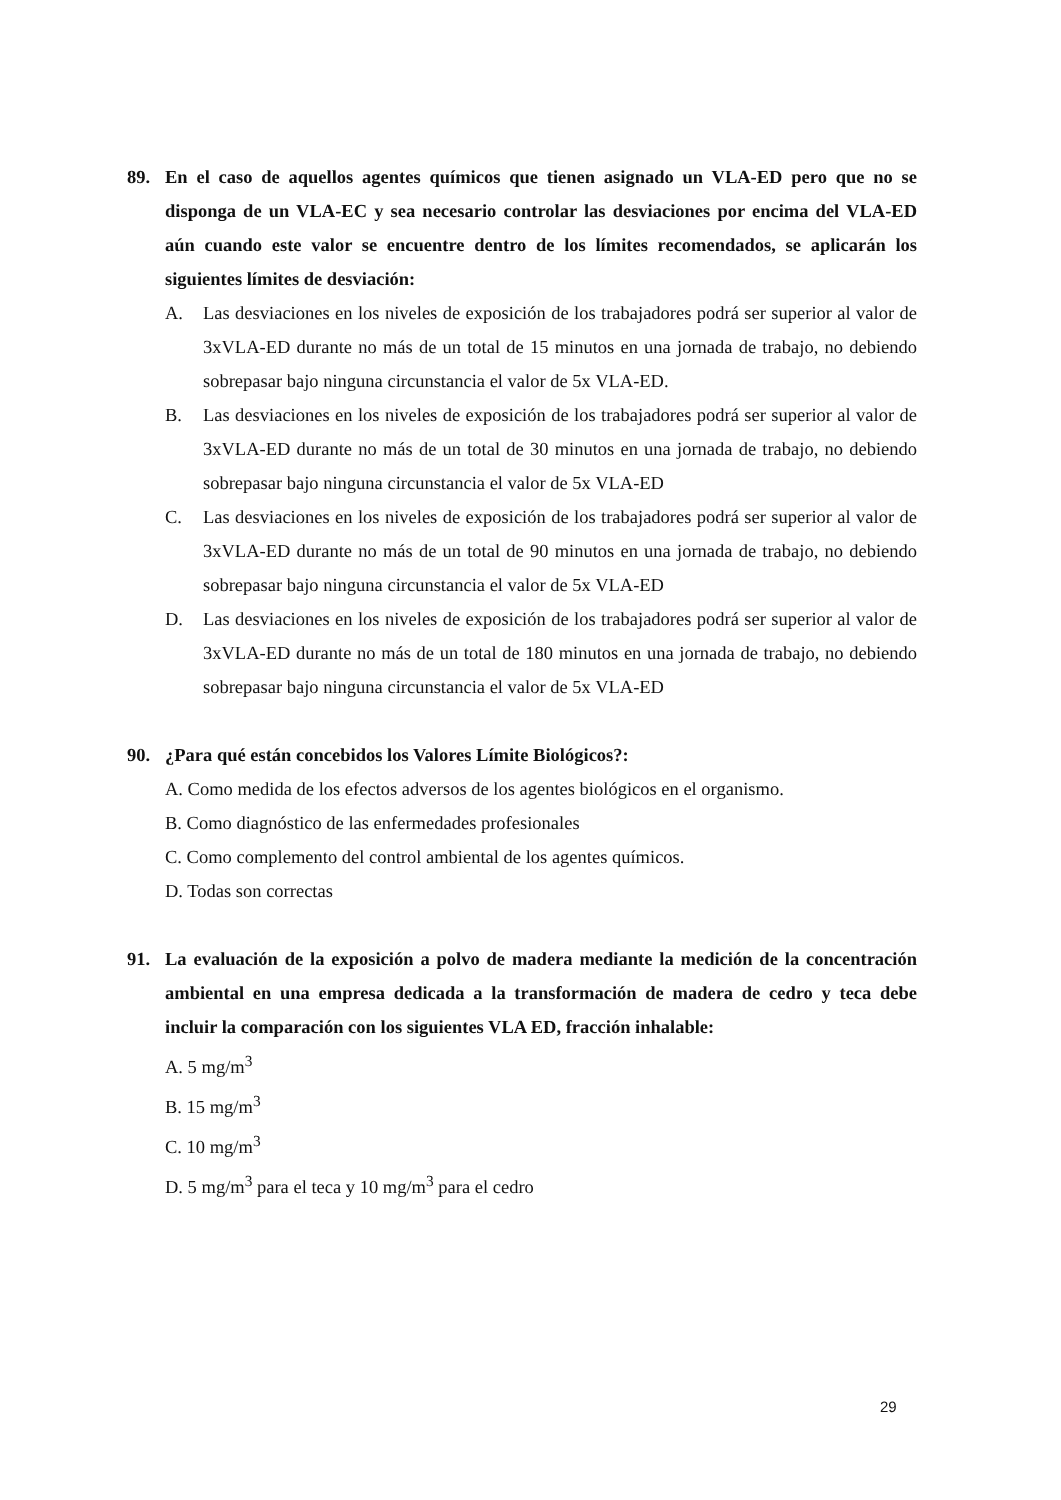89. En el caso de aquellos agentes químicos que tienen asignado un VLA-ED pero que no se disponga de un VLA-EC y sea necesario controlar las desviaciones por encima del VLA-ED aún cuando este valor se encuentre dentro de los límites recomendados, se aplicarán los siguientes límites de desviación:
A. Las desviaciones en los niveles de exposición de los trabajadores podrá ser superior al valor de 3xVLA-ED durante no más de un total de 15 minutos en una jornada de trabajo, no debiendo sobrepasar bajo ninguna circunstancia el valor de 5x VLA-ED.
B. Las desviaciones en los niveles de exposición de los trabajadores podrá ser superior al valor de 3xVLA-ED durante no más de un total de 30 minutos en una jornada de trabajo, no debiendo sobrepasar bajo ninguna circunstancia el valor de 5x VLA-ED
C. Las desviaciones en los niveles de exposición de los trabajadores podrá ser superior al valor de 3xVLA-ED durante no más de un total de 90 minutos en una jornada de trabajo, no debiendo sobrepasar bajo ninguna circunstancia el valor de 5x VLA-ED
D. Las desviaciones en los niveles de exposición de los trabajadores podrá ser superior al valor de 3xVLA-ED durante no más de un total de 180 minutos en una jornada de trabajo, no debiendo sobrepasar bajo ninguna circunstancia el valor de 5x VLA-ED
90. ¿Para qué están concebidos los Valores Límite Biológicos?:
A. Como medida de los efectos adversos de los agentes biológicos en el organismo.
B. Como diagnóstico de las enfermedades profesionales
C. Como complemento del control ambiental de los agentes químicos.
D. Todas son correctas
91. La evaluación de la exposición a polvo de madera mediante la medición de la concentración ambiental en una empresa dedicada a la transformación de madera de cedro y teca debe incluir la comparación con los siguientes VLA ED, fracción inhalable:
A. 5 mg/m<sup>3</sup>
B. 15 mg/m<sup>3</sup>
C. 10 mg/m<sup>3</sup>
D. 5 mg/m<sup>3</sup> para el teca y 10 mg/m<sup>3</sup> para el cedro
29